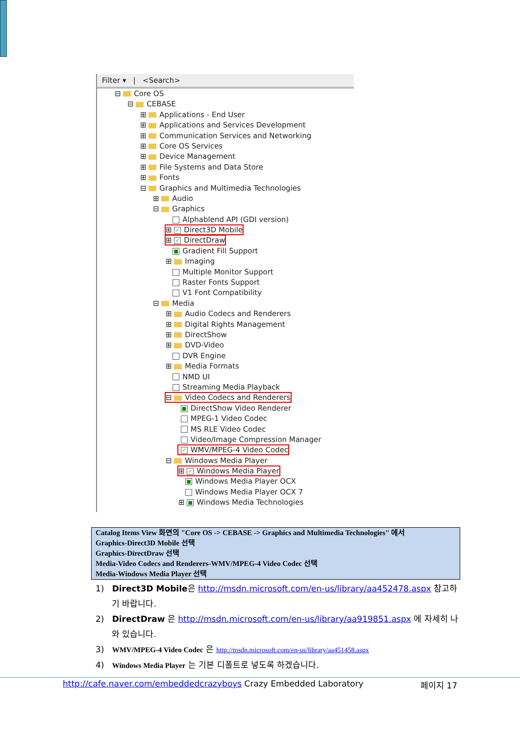Filter ▾ | <Search>
⊟ Core OS
⊟ CEBASE
⊞ Applications - End User
⊞ Applications and Services Development
⊞ Communication Services and Networking
⊞ Core OS Services
⊞ Device Management
⊞ File Systems and Data Store
⊞ Fonts
⊟ Graphics and Multimedia Technologies
⊞ Audio
⊟ Graphics
Alphablend API (GDI version)
⊞ ✓ Direct3D Mobile
⊞ ✓ DirectDraw
■ Gradient Fill Support
⊞ Imaging
Multiple Monitor Support
Raster Fonts Support
V1 Font Compatibility
⊟ Media
⊞ Audio Codecs and Renderers
⊞ Digital Rights Management
⊞ DirectShow
⊞ DVD-Video
DVR Engine
⊞ Media Formats
NMD UI
Streaming Media Playback
⊟ Video Codecs and Renderers
■ DirectShow Video Renderer
MPEG-1 Video Codec
MS RLE Video Codec
Video/Image Compression Manager
✓ WMV/MPEG-4 Video Codec
⊟ Windows Media Player
⊞ ✓ Windows Media Player
■ Windows Media Player OCX
Windows Media Player OCX 7
⊞ ■ Windows Media Technologies
Catalog Items View 화면의 "Core OS -> CEBASE -> Graphics and Multimedia Technologies" 에서
Graphics-Direct3D Mobile 선택
Graphics-DirectDraw 선택
Media-Video Codecs and Renderers-WMV/MPEG-4 Video Codec 선택
Media-Windows Media Player 선택
1) Direct3D Mobile은 http://msdn.microsoft.com/en-us/library/aa452478.aspx 참고하기 바랍니다.
2) DirectDraw 은 http://msdn.microsoft.com/en-us/library/aa919851.aspx 에 자세히 나와 있습니다.
3) WMV/MPEG-4 Video Codec 은 http://msdn.microsoft.com/en-us/library/aa451458.aspx
4) Windows Media Player 는 기본 디폴트로 넣도록 하겠습니다.
http://cafe.naver.com/embeddedcrazyboys Crazy Embedded Laboratory 페이지 17